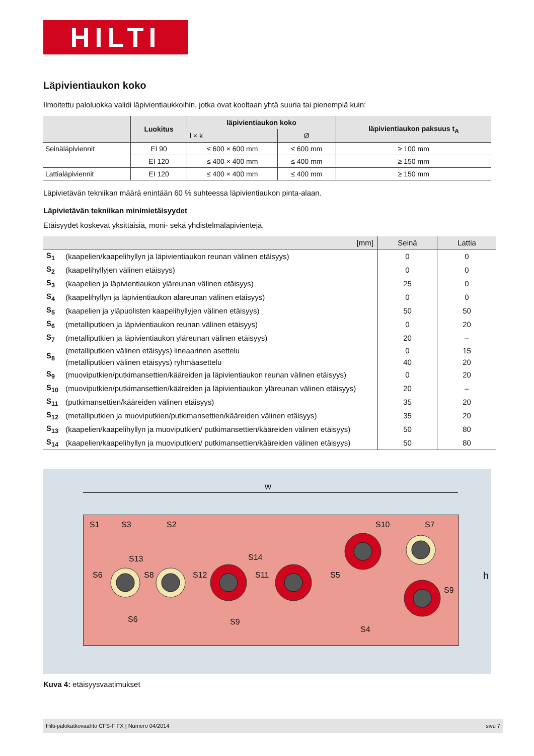HILTI
Läpivientiaukon koko
Ilmoitettu paloluokka validi läpivientiaukkoihin, jotka ovat kooltaan yhtä suuria tai pienempiä kuin:
| | Luokitus | läpivientiaukon koko | | läpivientiaukon paksuus t<sub>A</sub> |
| --- | --- | --- | --- | --- |
| | | l × k | Ø | |
| Seinäläpiviennit | EI 90 | ≤ 600 × 600 mm | ≤ 600 mm | ≥ 100 mm |
| | EI 120 | ≤ 400 × 400 mm | ≤ 400 mm | ≥ 150 mm |
| Lattialäpiviennit | EI 120 | ≤ 400 × 400 mm | ≤ 400 mm | ≥ 150 mm |
Läpivietävän tekniikan määrä enintään 60 % suhteessa läpivientiaukon pinta-alaan.
Läpivietävän tekniikan minimietäisyydet
Etäisyydet koskevat yksittäisiä, moni- sekä yhdistelmäläpivientejä.
| [mm] | | Seinä | Lattia |
| --- | --- | --- | --- |
| S<sub>1</sub> | (kaapelien/kaapelihyllyn ja läpivientiaukon reunan välinen etäisyys) | 0 | 0 |
| S<sub>2</sub> | (kaapelihyllyjen välinen etäisyys) | 0 | 0 |
| S<sub>3</sub> | (kaapelien ja läpivientiaukon yläreunan välinen etäisyys) | 25 | 0 |
| S<sub>4</sub> | (kaapelihyllyn ja läpivientiaukon alareunan välinen etäisyys) | 0 | 0 |
| S<sub>5</sub> | (kaapelien ja yläpuolisten kaapelihyllyjen välinen etäisyys) | 50 | 50 |
| S<sub>6</sub> | (metalliputkien ja läpivientiaukon reunan välinen etäisyys) | 0 | 20 |
| S<sub>7</sub> | (metalliputkien ja läpivientiaukon yläreunan välinen etäisyys) | 20 | – |
| S<sub>8</sub> | (metalliputkien välinen etäisyys) lineaarinen asettelu | 0 | 15 |
| | (metalliputkien välinen etäisyys) ryhmäasettelu | 40 | 20 |
| S<sub>9</sub> | (muoviputkien/putkimansettien/kääreiden ja läpivientiaukon reunan välinen etäisyys) | 0 | 20 |
| S<sub>10</sub> | (muoviputkien/putkimansettien/kääreiden ja läpivientiaukon yläreunan välinen etäisyys) | 20 | – |
| S<sub>11</sub> | (putkimansettien/kääreiden välinen etäisyys) | 35 | 20 |
| S<sub>12</sub> | (metalliputkien ja muoviputkien/putkimansettien/kääreiden välinen etäisyys) | 35 | 20 |
| S<sub>13</sub> | (kaapelien/kaapelihyllyn ja muoviputkien/ putkimansettien/kääreiden välinen etäisyys) | 50 | 80 |
| S<sub>14</sub> | (kaapelien/kaapelihyllyn ja muoviputkien/ putkimansettien/kääreiden välinen etäisyys) | 50 | 80 |
w
S1 S3 S2 S10 S7
S13 S14
S5 S6 S8 S12 S11
S9
S6 S9
S4
h
Kuva 4: etäisyysvaatimukset
Hilti-palokatkovaahto CFS-F FX | Numero 04/2014 sivu 7